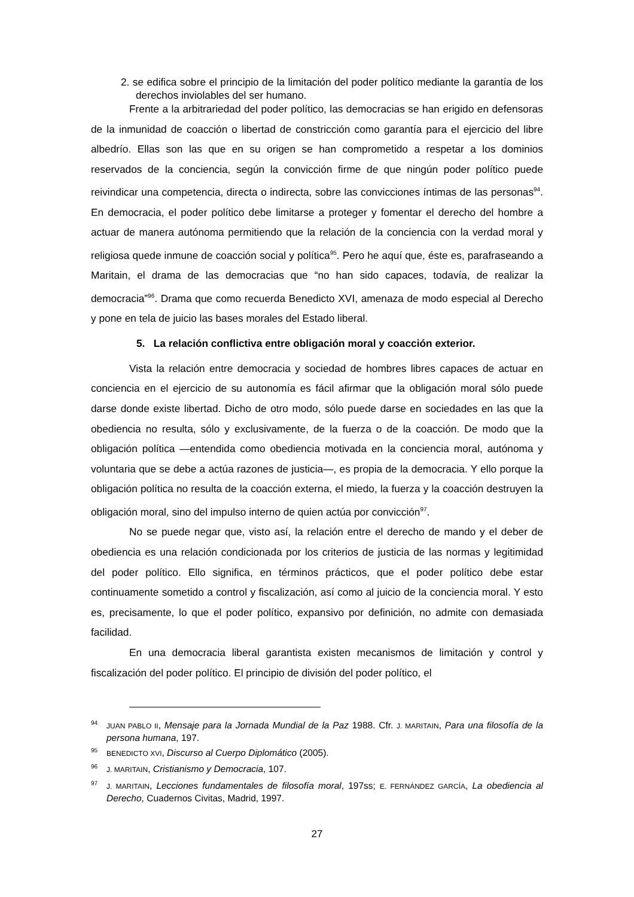2. se edifica sobre el principio de la limitación del poder político mediante la garantía de los derechos inviolables del ser humano.
Frente a la arbitrariedad del poder político, las democracias se han erigido en defensoras de la inmunidad de coacción o libertad de constricción como garantía para el ejercicio del libre albedrío. Ellas son las que en su origen se han comprometido a respetar a los dominios reservados de la conciencia, según la convicción firme de que ningún poder político puede reivindicar una competencia, directa o indirecta, sobre las convicciones íntimas de las personas<sup>94</sup>. En democracia, el poder político debe limitarse a proteger y fomentar el derecho del hombre a actuar de manera autónoma permitiendo que la relación de la conciencia con la verdad moral y religiosa quede inmune de coacción social y política<sup>95</sup>. Pero he aquí que, éste es, parafraseando a Maritain, el drama de las democracias que “no han sido capaces, todavía, de realizar la democracia”<sup>96</sup>. Drama que como recuerda Benedicto XVI, amenaza de modo especial al Derecho y pone en tela de juicio las bases morales del Estado liberal.
5. La relación conflictiva entre obligación moral y coacción exterior.
Vista la relación entre democracia y sociedad de hombres libres capaces de actuar en conciencia en el ejercicio de su autonomía es fácil afirmar que la obligación moral sólo puede darse donde existe libertad. Dicho de otro modo, sólo puede darse en sociedades en las que la obediencia no resulta, sólo y exclusivamente, de la fuerza o de la coacción. De modo que la obligación política —entendida como obediencia motivada en la conciencia moral, autónoma y voluntaria que se debe a actúa razones de justicia—, es propia de la democracia. Y ello porque la obligación política no resulta de la coacción externa, el miedo, la fuerza y la coacción destruyen la obligación moral, sino del impulso interno de quien actúa por convicción<sup>97</sup>.
No se puede negar que, visto así, la relación entre el derecho de mando y el deber de obediencia es una relación condicionada por los criterios de justicia de las normas y legitimidad del poder político. Ello significa, en términos prácticos, que el poder político debe estar continuamente sometido a control y fiscalización, así como al juicio de la conciencia moral. Y esto es, precisamente, lo que el poder político, expansivo por definición, no admite con demasiada facilidad.
En una democracia liberal garantista existen mecanismos de limitación y control y fiscalización del poder político. El principio de división del poder político, el
<sup>94</sup> JUAN PABLO II, Mensaje para la Jornada Mundial de la Paz 1988. Cfr. J. MARITAIN, Para una filosofía de la persona humana, 197.
<sup>95</sup>BENEDICTO XVI, Discurso al Cuerpo Diplomático (2005).
<sup>96</sup> J. MARITAIN, Cristianismo y Democracia, 107.
<sup>97</sup> J. MARITAIN, Lecciones fundamentales de filosofía moral, 197ss; E. FERNÁNDEZ GARCÍA, La obediencia al Derecho, Cuadernos Civitas, Madrid, 1997.
27